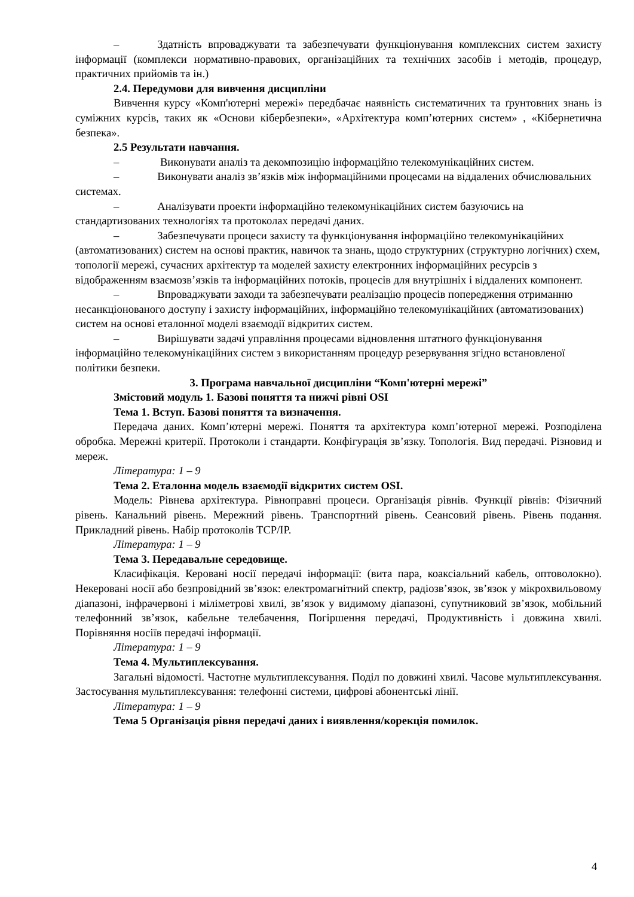– Здатність впроваджувати та забезпечувати функціонування комплексних систем захисту інформації (комплекси нормативно-правових, організаційних та технічних засобів і методів, процедур, практичних прийомів та ін.)
2.4. Передумови для вивчення дисципліни
Вивчення курсу «Комп'ютерні мережі» передбачає наявність систематичних та ґрунтовних знань із суміжних курсів, таких як «Основи кібербезпеки», «Архітектура комп’ютерних систем» , «Кібернетична безпека».
2.5 Результати навчання.
– Виконувати аналіз та декомпозицію інформаційно телекомунікаційних систем.
– Виконувати аналіз зв’язків між інформаційними процесами на віддалених обчислювальних системах.
– Аналізувати проекти інформаційно телекомунікаційних систем базуючись на стандартизованих технологіях та протоколах передачі даних.
– Забезпечувати процеси захисту та функціонування інформаційно телекомунікаційних (автоматизованих) систем на основі практик, навичок та знань, щодо структурних (структурно логічних) схем, топології мережі, сучасних архітектур та моделей захисту електронних інформаційних ресурсів з відображенням взаємозв’язків та інформаційних потоків, процесів для внутрішніх і віддалених компонент.
– Впроваджувати заходи та забезпечувати реалізацію процесів попередження отриманню несанкціонованого доступу і захисту інформаційних, інформаційно телекомунікаційних (автоматизованих) систем на основі еталонної моделі взаємодії відкритих систем.
– Вирішувати задачі управління процесами відновлення штатного функціонування інформаційно телекомунікаційних систем з використанням процедур резервування згідно встановленої політики безпеки.
3. Програма навчальної дисципліни “Комп'ютерні мережі”
Змістовий модуль 1. Базові поняття та нижчі рівні OSI
Тема 1. Вступ. Базові поняття та визначення.
Передача даних. Комп’ютерні мережі. Поняття та архітектура комп’ютерної мережі. Розподілена обробка. Мережні критерії. Протоколи і стандарти. Конфігурація зв’язку. Топологія. Вид передачі. Різновид и мереж.
Література: 1 – 9
Тема 2. Еталонна модель взаємодії відкритих систем OSI.
Модель: Рівнева архітектура. Рівноправні процеси. Організація рівнів. Функції рівнів: Фізичний рівень. Канальний рівень. Мережний рівень. Транспортний рівень. Сеансовий рівень. Рівень подання. Прикладний рівень. Набір протоколів TCP/IP.
Література: 1 – 9
Тема 3. Передавальне середовище.
Класифікація. Керовані носії передачі інформації: (вита пара, коаксіальний кабель, оптоволокно). Некеровані носії або безпровідний зв’язок: електромагнітний спектр, радіозв’язок, зв’язок у мікрохвильовому діапазоні, інфрачервоні і міліметрові хвилі, зв’язок у видимому діапазоні, супутниковий зв’язок, мобільний телефонний зв’язок, кабельне телебачення, Погіршення передачі, Продуктивність і довжина хвилі. Порівняння носіїв передачі інформації.
Література: 1 – 9
Тема 4. Мультиплексування.
Загальні відомості. Частотне мультиплексування. Поділ по довжині хвилі. Часове мультиплексування. Застосування мультиплексування: телефонні системи, цифрові абонентські лінії.
Література: 1 – 9
Тема 5 Організація рівня передачі даних і виявлення/корекція помилок.
4